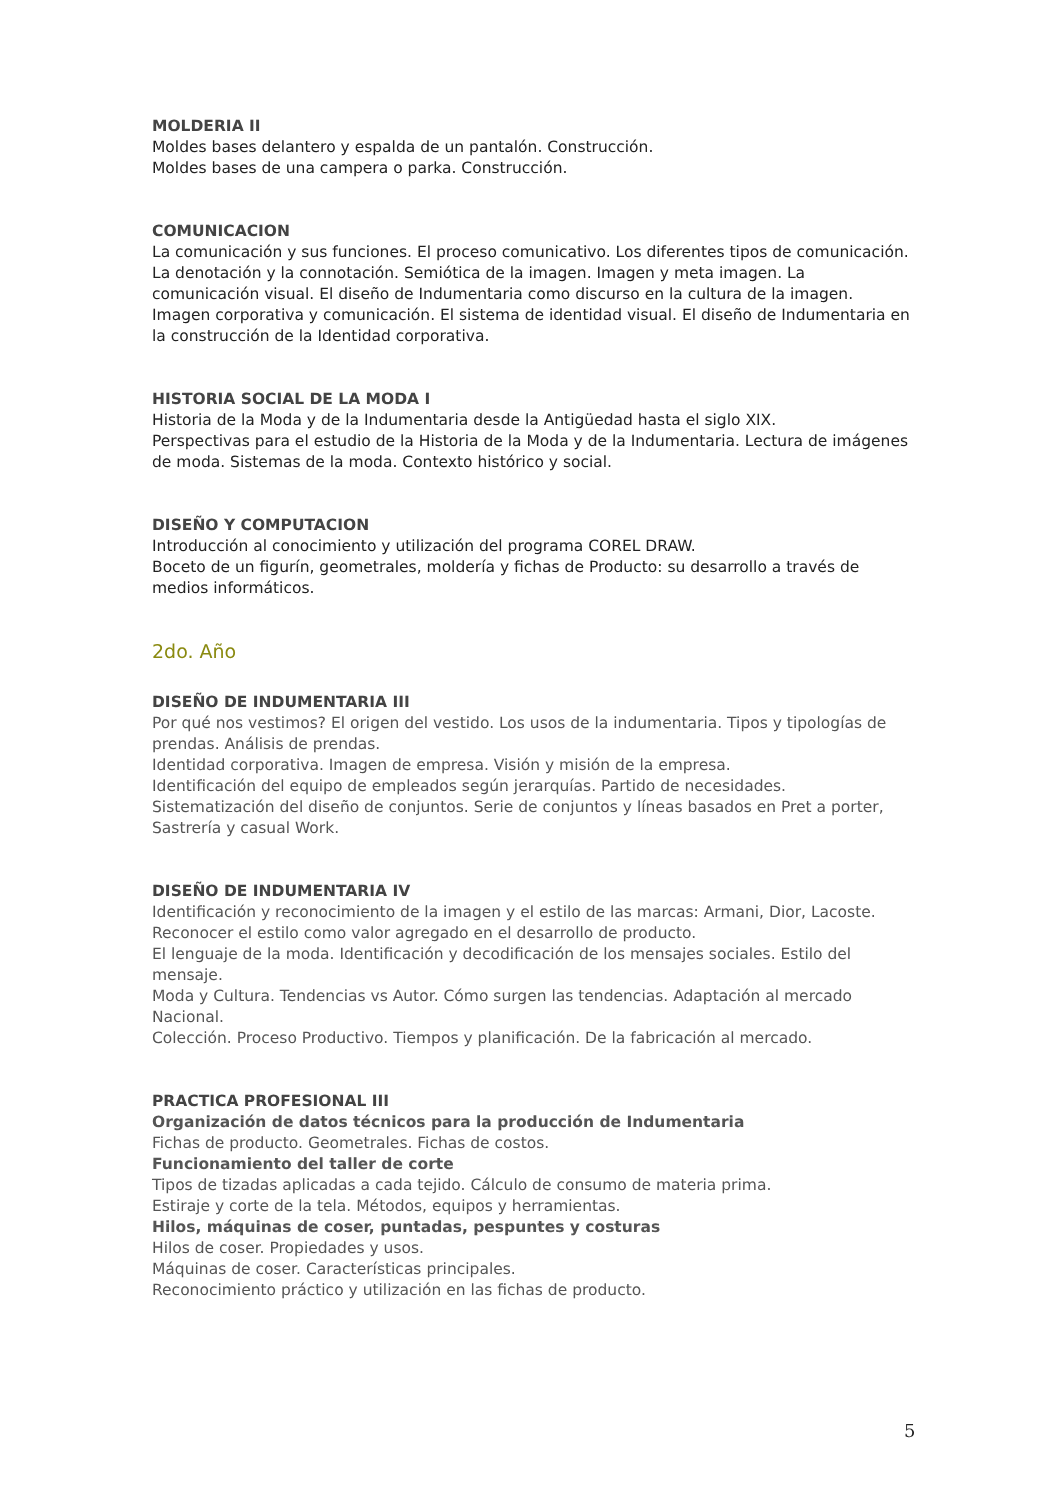MOLDERIA II
Moldes bases delantero y espalda de un pantalón. Construcción.
Moldes bases de una campera o parka. Construcción.
COMUNICACION
La comunicación y sus funciones. El proceso comunicativo. Los diferentes tipos de comunicación. La denotación y la connotación. Semiótica de la imagen. Imagen y meta imagen. La comunicación visual. El diseño de Indumentaria como discurso en la cultura de la imagen. Imagen corporativa y comunicación. El sistema de identidad visual. El diseño de Indumentaria en la construcción de la Identidad corporativa.
HISTORIA SOCIAL DE LA MODA I
Historia de la Moda y de la Indumentaria desde la Antigüedad hasta el siglo XIX.
Perspectivas para el estudio de la Historia de la Moda y de la Indumentaria. Lectura de imágenes de moda. Sistemas de la moda. Contexto histórico y social.
DISEÑO Y COMPUTACION
Introducción al conocimiento y utilización del programa COREL DRAW.
Boceto de un figurín, geometrales, moldería y fichas de Producto: su desarrollo a través de medios informáticos.
2do. Año
DISEÑO DE INDUMENTARIA III
Por qué nos vestimos? El origen del vestido. Los usos de la indumentaria. Tipos y tipologías de prendas. Análisis de prendas.
Identidad corporativa. Imagen de empresa. Visión y misión de la empresa.
Identificación del equipo de empleados según jerarquías. Partido de necesidades.
Sistematización del diseño de conjuntos. Serie de conjuntos y líneas basados en Pret a porter, Sastrería y casual Work.
DISEÑO DE INDUMENTARIA IV
Identificación y reconocimiento de la imagen y el estilo de las marcas: Armani, Dior, Lacoste.
Reconocer el estilo como valor agregado en el desarrollo de producto.
El lenguaje de la moda. Identificación y decodificación de los mensajes sociales. Estilo del mensaje.
Moda y Cultura. Tendencias vs Autor. Cómo surgen las tendencias. Adaptación al mercado Nacional.
Colección. Proceso Productivo. Tiempos y planificación. De la fabricación al mercado.
PRACTICA PROFESIONAL III
Organización de datos técnicos para la producción de Indumentaria
Fichas de producto. Geometrales. Fichas de costos.
Funcionamiento del taller de corte
Tipos de tizadas aplicadas a cada tejido. Cálculo de consumo de materia prima.
Estiraje y corte de la tela. Métodos, equipos y herramientas.
Hilos, máquinas de coser, puntadas, pespuntes y costuras
Hilos de coser. Propiedades y usos.
Máquinas de coser. Características principales.
Reconocimiento práctico y utilización en las fichas de producto.
5